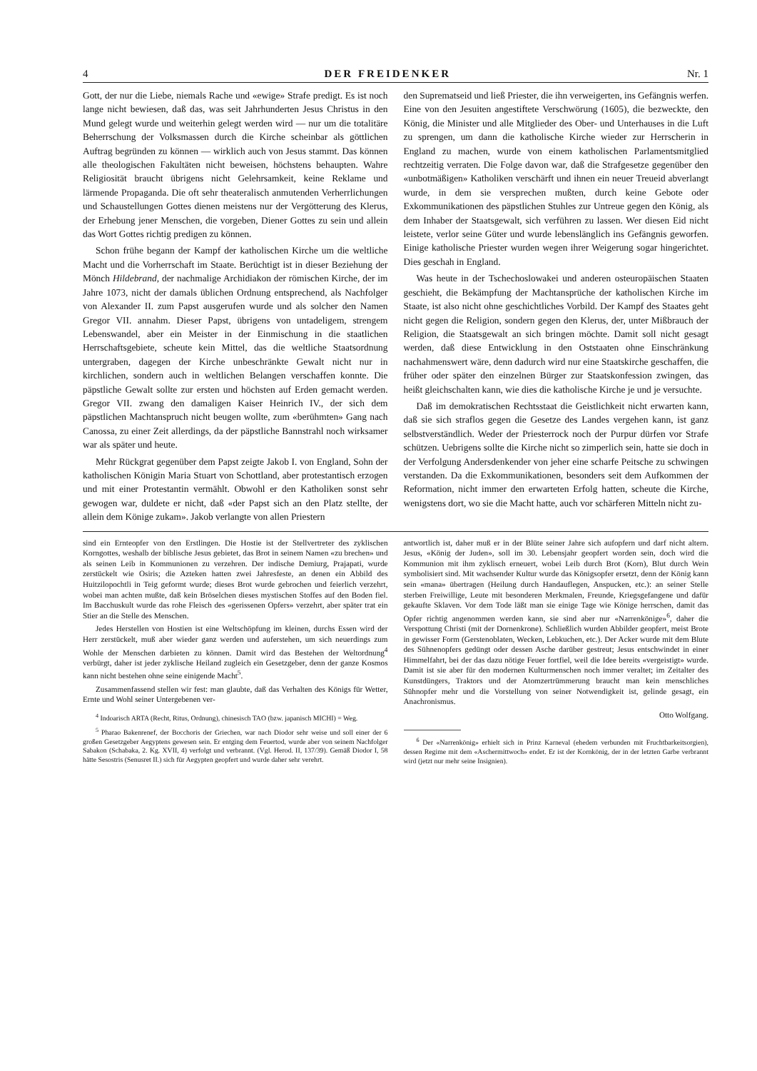4 DER FREIDENKER Nr. 1
Gott, der nur die Liebe, niemals Rache und «ewige» Strafe predigt. Es ist noch lange nicht bewiesen, daß das, was seit Jahrhunderten Jesus Christus in den Mund gelegt wurde und weiterhin gelegt werden wird — nur um die totalitäre Beherrschung der Volksmassen durch die Kirche scheinbar als göttlichen Auftrag begründen zu können — wirklich auch von Jesus stammt. Das können alle theologischen Fakultäten nicht beweisen, höchstens behaupten. Wahre Religiosität braucht übrigens nicht Gelehrsamkeit, keine Reklame und lärmende Propaganda. Die oft sehr theateralisch anmutenden Verherrlichungen und Schaustellungen Gottes dienen meistens nur der Vergötterung des Klerus, der Erhebung jener Menschen, die vorgeben, Diener Gottes zu sein und allein das Wort Gottes richtig predigen zu können.
Schon frühe begann der Kampf der katholischen Kirche um die weltliche Macht und die Vorherrschaft im Staate. Berüchtigt ist in dieser Beziehung der Mönch Hildebrand, der nachmalige Archidiakon der römischen Kirche, der im Jahre 1073, nicht der damals üblichen Ordnung entsprechend, als Nachfolger von Alexander II. zum Papst ausgerufen wurde und als solcher den Namen Gregor VII. annahm. Dieser Papst, übrigens von untadeligem, strengem Lebenswandel, aber ein Meister in der Einmischung in die staatlichen Herrschaftsgebiete, scheute kein Mittel, das die weltliche Staatsordnung untergraben, dagegen der Kirche unbeschränkte Gewalt nicht nur in kirchlichen, sondern auch in weltlichen Belangen verschaffen konnte. Die päpstliche Gewalt sollte zur ersten und höchsten auf Erden gemacht werden. Gregor VII. zwang den damaligen Kaiser Heinrich IV., der sich dem päpstlichen Machtanspruch nicht beugen wollte, zum «berühmten» Gang nach Canossa, zu einer Zeit allerdings, da der päpstliche Bannstrahl noch wirksamer war als später und heute.
Mehr Rückgrat gegenüber dem Papst zeigte Jakob I. von England, Sohn der katholischen Königin Maria Stuart von Schottland, aber protestantisch erzogen und mit einer Protestantin vermählt. Obwohl er den Katholiken sonst sehr gewogen war, duldete er nicht, daß «der Papst sich an den Platz stellte, der allein dem Könige zukam». Jakob verlangte von allen Priestern
den Suprematseid und ließ Priester, die ihn verweigerten, ins Gefängnis werfen. Eine von den Jesuiten angestiftete Verschwörung (1605), die bezweckte, den König, die Minister und alle Mitglieder des Ober- und Unterhauses in die Luft zu sprengen, um dann die katholische Kirche wieder zur Herrscherin in England zu machen, wurde von einem katholischen Parlamentsmitglied rechtzeitig verraten. Die Folge davon war, daß die Strafgesetze gegenüber den «unbotmäßigen» Katholiken verschärft und ihnen ein neuer Treueid abverlangt wurde, in dem sie versprechen mußten, durch keine Gebote oder Exkommunikationen des päpstlichen Stuhles zur Untreue gegen den König, als dem Inhaber der Staatsgewalt, sich verführen zu lassen. Wer diesen Eid nicht leistete, verlor seine Güter und wurde lebenslänglich ins Gefängnis geworfen. Einige katholische Priester wurden wegen ihrer Weigerung sogar hingerichtet. Dies geschah in England.
Was heute in der Tschechoslowakei und anderen osteuropäischen Staaten geschieht, die Bekämpfung der Machtansprüche der katholischen Kirche im Staate, ist also nicht ohne geschichtliches Vorbild. Der Kampf des Staates geht nicht gegen die Religion, sondern gegen den Klerus, der, unter Mißbrauch der Religion, die Staatsgewalt an sich bringen möchte. Damit soll nicht gesagt werden, daß diese Entwicklung in den Oststaaten ohne Einschränkung nachahmenswert wäre, denn dadurch wird nur eine Staatskirche geschaffen, die früher oder später den einzelnen Bürger zur Staatskonfession zwingen, das heißt gleichschalten kann, wie dies die katholische Kirche je und je versuchte.
Daß im demokratischen Rechtsstaat die Geistlichkeit nicht erwarten kann, daß sie sich straflos gegen die Gesetze des Landes vergehen kann, ist ganz selbstverständlich. Weder der Priesterrock noch der Purpur dürfen vor Strafe schützen. Uebrigens sollte die Kirche nicht so zimperlich sein, hatte sie doch in der Verfolgung Andersdenkender von jeher eine scharfe Peitsche zu schwingen verstanden. Da die Exkommunikationen, besonders seit dem Aufkommen der Reformation, nicht immer den erwarteten Erfolg hatten, scheute die Kirche, wenigstens dort, wo sie die Macht hatte, auch vor schärferen Mitteln nicht zu-
sind ein Ernteopfer von den Erstlingen. Die Hostie ist der Stellvertreter des zyklischen Korngottes, weshalb der biblische Jesus gebietet, das Brot in seinem Namen «zu brechen» und als seinen Leib in Kommunionen zu verzehren. Der indische Demiurg, Prajapati, wurde zerstückelt wie Osiris; die Azteken hatten zwei Jahresfeste, an denen ein Abbild des Huitzilopochtli in Teig geformt wurde; dieses Brot wurde gebrochen und feierlich verzehrt, wobei man achten mußte, daß kein Bröselchen dieses mystischen Stoffes auf den Boden fiel. Im Bacchuskult wurde das rohe Fleisch des «gerissenen Opfers» verzehrt, aber später trat ein Stier an die Stelle des Menschen.
Jedes Herstellen von Hostien ist eine Weltschöpfung im kleinen, durchs Essen wird der Herr zerstückelt, muß aber wieder ganz werden und auferstehen, um sich neuerdings zum Wohle der Menschen darbieten zu können. Damit wird das Bestehen der Weltordnung<sup>4</sup> verbürgt, daher ist jeder zyklische Heiland zugleich ein Gesetzgeber, denn der ganze Kosmos kann nicht bestehen ohne seine einigende Macht<sup>5</sup>.
Zusammenfassend stellen wir fest: man glaubte, daß das Verhalten des Königs für Wetter, Ernte und Wohl seiner Untergebenen ver-
<sup>4</sup> Indoarisch ARTA (Recht, Ritus, Ordnung), chinesisch TAO (bzw. japanisch MICHI) = Weg.
<sup>5</sup> Pharao Bakenrenef, der Bocchoris der Griechen, war nach Diodor sehr weise und soll einer der 6 großen Gesetzgeber Aegyptens gewesen sein. Er entging dem Feuertod, wurde aber von seinem Nachfolger Sabakon (Schabaka, 2. Kg. XVII, 4) verfolgt und verbrannt. (Vgl. Herod. II, 137/39). Gemäß Diodor I, 58 hätte Sesostris (Senusret II.) sich für Aegypten geopfert und wurde daher sehr verehrt.
antwortlich ist, daher muß er in der Blüte seiner Jahre sich aufopfern und darf nicht altern. Jesus, «König der Juden», soll im 30. Lebensjahr geopfert worden sein, doch wird die Kommunion mit ihm zyklisch erneuert, wobei Leib durch Brot (Korn), Blut durch Wein symbolisiert sind. Mit wachsender Kultur wurde das Königsopfer ersetzt, denn der König kann sein «mana» übertragen (Heilung durch Handauflegen, Anspucken, etc.): an seiner Stelle sterben Freiwillige, Leute mit besonderen Merkmalen, Freunde, Kriegsgefangene und dafür gekaufte Sklaven. Vor dem Tode läßt man sie einige Tage wie Könige herrschen, damit das Opfer richtig angenommen werden kann, sie sind aber nur «Narrenkönige»<sup>6</sup>, daher die Verspottung Christi (mit der Dornenkrone). Schließlich wurden Abbilder geopfert, meist Brote in gewisser Form (Gerstenoblaten, Wecken, Lebkuchen, etc.). Der Acker wurde mit dem Blute des Sühnenopfers gedüngt oder dessen Asche darüber gestreut; Jesus entschwindet in einer Himmelfahrt, bei der das dazu nötige Feuer fortfiel, weil die Idee bereits «vergeistigt» wurde. Damit ist sie aber für den modernen Kulturmenschen noch immer veraltet; im Zeitalter des Kunstdüngers, Traktors und der Atomzertrümmerung braucht man kein menschliches Sühnopfer mehr und die Vorstellung von seiner Notwendigkeit ist, gelinde gesagt, ein Anachronismus.
Otto Wolfgang.
<sup>6</sup> Der «Narrenkönig» erhielt sich in Prinz Karneval (ehedem verbunden mit Fruchtbarkeitsorgien), dessen Regime mit dem «Aschermittwoch» endet. Er ist der Kornkönig, der in der letzten Garbe verbrannt wird (jetzt nur mehr seine Insignien).